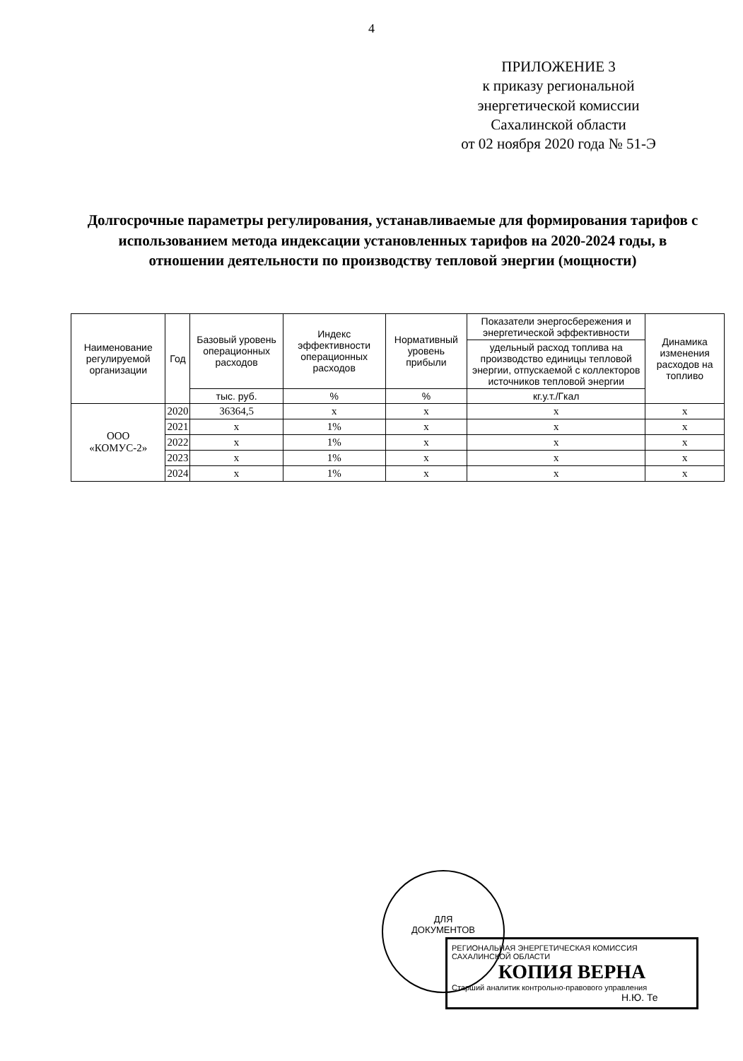4
ПРИЛОЖЕНИЕ 3
к приказу региональной
энергетической комиссии
Сахалинской области
от 02 ноября 2020 года № 51-Э
Долгосрочные параметры регулирования, устанавливаемые для формирования тарифов с использованием метода индексации установленных тарифов на 2020-2024 годы, в отношении деятельности по производству тепловой энергии (мощности)
| Наименование регулируемой организации | Год | Базовый уровень операционных расходов | Индекс эффективности операционных расходов | Нормативный уровень прибыли | Показатели энергосбережения и энергетической эффективности | Динамика изменения расходов на топливо |
| --- | --- | --- | --- | --- | --- | --- |
| | | | | | удельный расход топлива на производство единицы тепловой энергии, отпускаемой с коллекторов источников тепловой энергии | |
| | | тыс. руб. | % | % | кг.у.т./Гкал | |
| ООО «КОМУС-2» | 2020 | 36364,5 | х | х | х | х |
| | 2021 | х | 1% | х | х | х |
| | 2022 | х | 1% | х | х | х |
| | 2023 | х | 1% | х | х | х |
| | 2024 | х | 1% | х | х | х |
ДЛЯ
ДОКУМЕНТОВ
РЕГИОНАЛЬНАЯ ЭНЕРГЕТИЧЕСКАЯ КОМИССИЯ САХАЛИНСКОЙ ОБЛАСТИ
КОПИЯ ВЕРНА
Старший аналитик контрольно-правового управления
Н.Ю. Те